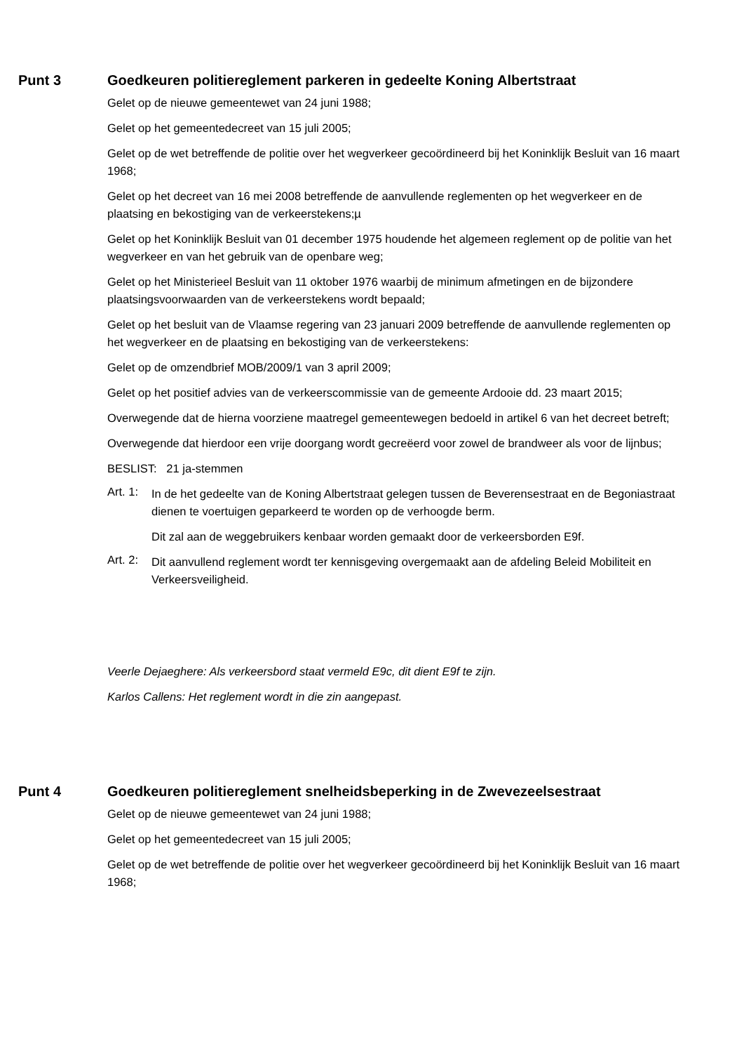Punt 3 Goedkeuren politiereglement parkeren in gedeelte Koning Albertstraat
Gelet op de nieuwe gemeentewet van 24 juni 1988;
Gelet op het gemeentedecreet van 15 juli 2005;
Gelet op de wet betreffende de politie over het wegverkeer gecoördineerd bij het Koninklijk Besluit van 16 maart 1968;
Gelet op het decreet van 16 mei 2008 betreffende de aanvullende reglementen op het wegverkeer en de plaatsing en bekostiging van de verkeerstekens;µ
Gelet op het Koninklijk Besluit van 01 december 1975 houdende het algemeen reglement op de politie van het wegverkeer en van het gebruik van de openbare weg;
Gelet op het Ministerieel Besluit van 11 oktober 1976 waarbij de minimum afmetingen en de bijzondere plaatsingsvoorwaarden van de verkeerstekens wordt bepaald;
Gelet op het besluit van de Vlaamse regering van 23 januari 2009 betreffende de aanvullende reglementen op het wegverkeer en de plaatsing en bekostiging van de verkeerstekens:
Gelet op de omzendbrief MOB/2009/1 van 3 april 2009;
Gelet op het positief advies van de verkeerscommissie van de gemeente Ardooie dd. 23 maart 2015;
Overwegende dat de hierna voorziene maatregel gemeentewegen bedoeld in artikel 6 van het decreet betreft;
Overwegende dat hierdoor een vrije doorgang wordt gecreëerd voor zowel de brandweer als voor de lijnbus;
BESLIST: 21 ja-stemmen
Art. 1:
In de het gedeelte van de Koning Albertstraat gelegen tussen de Beverensestraat en de Begoniastraat dienen te voertuigen geparkeerd te worden op de verhoogde berm.
Dit zal aan de weggebruikers kenbaar worden gemaakt door de verkeersborden E9f.
Art. 2:
Dit aanvullend reglement wordt ter kennisgeving overgemaakt aan de afdeling Beleid Mobiliteit en Verkeersveiligheid.
Veerle Dejaeghere: Als verkeersbord staat vermeld E9c, dit dient E9f te zijn.
Karlos Callens: Het reglement wordt in die zin aangepast.
Punt 4 Goedkeuren politiereglement snelheidsbeperking in de Zwevezeelsestraat
Gelet op de nieuwe gemeentewet van 24 juni 1988;
Gelet op het gemeentedecreet van 15 juli 2005;
Gelet op de wet betreffende de politie over het wegverkeer gecoördineerd bij het Koninklijk Besluit van 16 maart 1968;